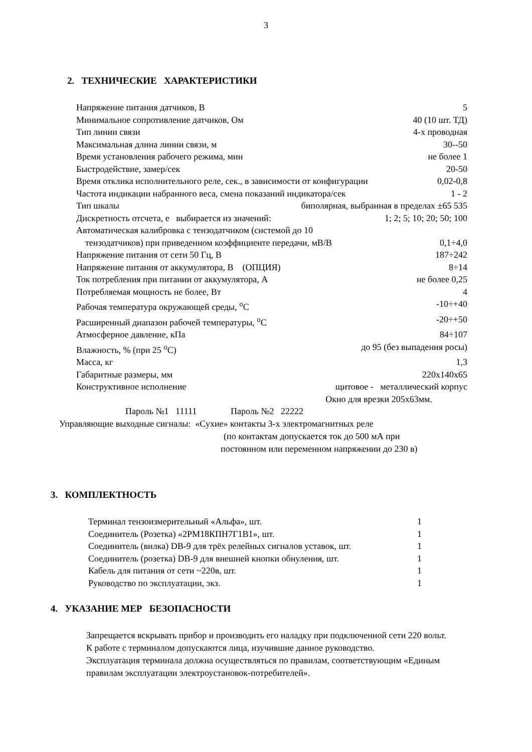3
2. ТЕХНИЧЕСКИЕ ХАРАКТЕРИСТИКИ
Напряжение питания датчиков, В 5
Минимальное сопротивление датчиков, Ом 40 (10 шт. ТД)
Тип линии связи 4-х проводная
Максимальная длина линии связи, м 30--50
Время установления рабочего режима, мин не более 1
Быстродействие, замер/сек 20-50
Время отклика исполнительного реле, сек., в зависимости от конфигурации 0,02-0,8
Частота индикации набранного веса, смена показаний индикатора/сек 1 - 2
Тип шкалы биполярная, выбранная в пределах ±65 535
Дискретность отсчета, е выбирается из значений: 1; 2; 5; 10; 20; 50; 100
Автоматическая калибровка с тензодатчиком (системой до 10
тензодатчиков) при приведенном коэффициенте передачи, мВ/В 0,1÷4,0
Напряжение питания от сети 50 Гц, В 187÷242
Напряжение питания от аккумулятора, В (ОПЦИЯ) 8÷14
Ток потребления при питании от аккумулятора, А не более 0,25
Потребляемая мощность не более, Вт 4
Рабочая температура окружающей среды, <sup>о</sup>С -10÷+40
Расширенный диапазон рабочей температуры, <sup>о</sup>С -20÷+50
Атмосферное давление, кПа 84÷107
Влажность, % (при 25 <sup>о</sup>С) до 95 (без выпадения росы)
Масса, кг 1,3
Габаритные размеры, мм 220х140х65
Конструктивное исполнение щитовое - металлический корпус
Окно для врезки 205х63мм.
Пароль №1 11111 Пароль №2 22222
Управляющие выходные сигналы: «Сухие» контакты 3-х электромагнитных реле
(по контактам допускается ток до 500 мА при
постоянном или переменном напряжении до 230 в)
3. КОМПЛЕКТНОСТЬ
Терминал тензоизмерительный «Альфа», шт. 1
Соединитель (Розетка) «2РМ18КПН7Г1В1», шт. 1
Соединитель (вилка) DB-9 для трёх релейных сигналов уставок, шт. 1
Соединитель (розетка) DB-9 для внешней кнопки обнуления, шт. 1
Кабель для питания от сети ~220в, шт. 1
Руководство по эксплуатации, экз. 1
4. УКАЗАНИЕ МЕР БЕЗОПАСНОСТИ
Запрещается вскрывать прибор и производить его наладку при подключенной сети 220 вольт.
К работе с терминалом допускаются лица, изучившие данное руководство.
Эксплуатация терминала должна осуществляться по правилам, соответствующим «Единым правилам эксплуатации электроустановок-потребителей».